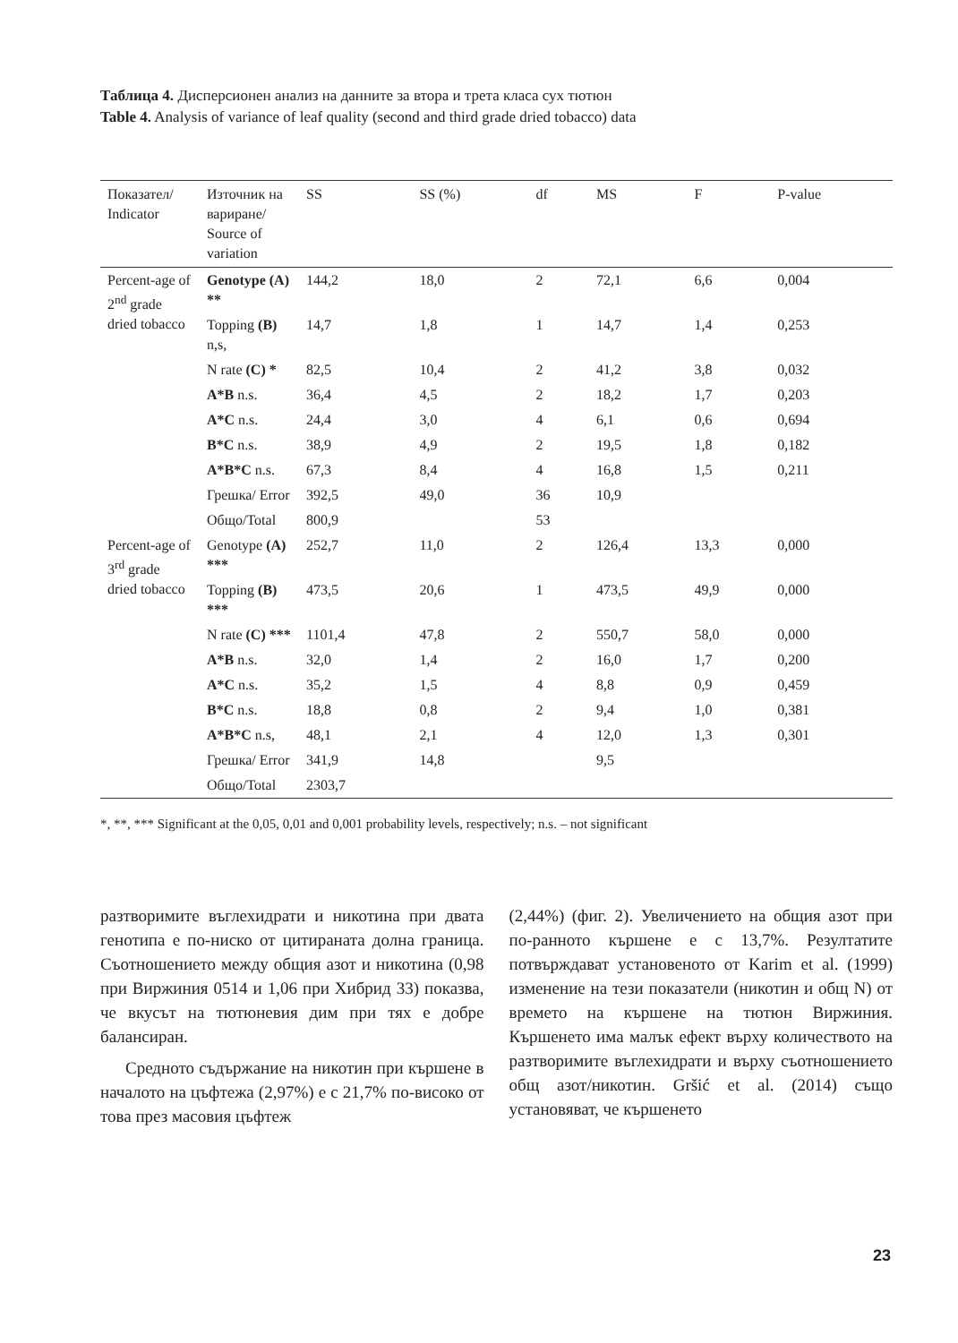Таблица 4. Дисперсионен анализ на данните за втора и трета класа сух тютюн
Table 4. Analysis of variance of leaf quality (second and third grade dried tobacco) data
| Показател/ Indicator | Източник на вариране/ Source of variation | SS | SS (%) | df | MS | F | P-value |
| --- | --- | --- | --- | --- | --- | --- | --- |
| Percent-age of 2<sup>nd</sup> grade dried tobacco | Genotype (A) ** | 144,2 | 18,0 | 2 | 72,1 | 6,6 | 0,004 |
| | Topping (B) n,s, | 14,7 | 1,8 | 1 | 14,7 | 1,4 | 0,253 |
| | N rate (C) * | 82,5 | 10,4 | 2 | 41,2 | 3,8 | 0,032 |
| | A*B n.s. | 36,4 | 4,5 | 2 | 18,2 | 1,7 | 0,203 |
| | A*C n.s. | 24,4 | 3,0 | 4 | 6,1 | 0,6 | 0,694 |
| | B*C n.s. | 38,9 | 4,9 | 2 | 19,5 | 1,8 | 0,182 |
| | A*B*C n.s. | 67,3 | 8,4 | 4 | 16,8 | 1,5 | 0,211 |
| | Грешка/ Error | 392,5 | 49,0 | 36 | 10,9 | | |
| | Общо/Total | 800,9 | | 53 | | | |
| Percent-age of 3<sup>rd</sup> grade dried tobacco | Genotype (A) *** | 252,7 | 11,0 | 2 | 126,4 | 13,3 | 0,000 |
| | Topping (B) *** | 473,5 | 20,6 | 1 | 473,5 | 49,9 | 0,000 |
| | N rate (C) *** | 1101,4 | 47,8 | 2 | 550,7 | 58,0 | 0,000 |
| | A*B n.s. | 32,0 | 1,4 | 2 | 16,0 | 1,7 | 0,200 |
| | A*C n.s. | 35,2 | 1,5 | 4 | 8,8 | 0,9 | 0,459 |
| | B*C n.s. | 18,8 | 0,8 | 2 | 9,4 | 1,0 | 0,381 |
| | A*B*C n.s, | 48,1 | 2,1 | 4 | 12,0 | 1,3 | 0,301 |
| | Грешка/ Error | 341,9 | 14,8 | | 9,5 | | |
| | Общо/Total | 2303,7 | | | | | |
*, **, *** Significant at the 0,05, 0,01 and 0,001 probability levels, respectively; n.s. – not significant
разтворимите въглехидрати и никотина при двата генотипа е по-ниско от цитираната долна граница. Съотношението между общия азот и никотина (0,98 при Виржиния 0514 и 1,06 при Хибрид 33) показва, че вкусът на тютюневия дим при тях е добре балансиран.
Средното съдържание на никотин при кършене в началото на цъфтежа (2,97%) е с 21,7% по-високо от това през масовия цъфтеж
(2,44%) (фиг. 2). Увеличението на общия азот при по-ранното кършене е с 13,7%. Резултатите потвърждават установеното от Karim et al. (1999) изменение на тези показатели (никотин и общ N) от времето на кършене на тютюн Виржиния. Кършенето има малък ефект върху количеството на разтворимите въглехидрати и върху съотношението общ азот/никотин. Gršić et al. (2014) също установяват, че кършенето
23